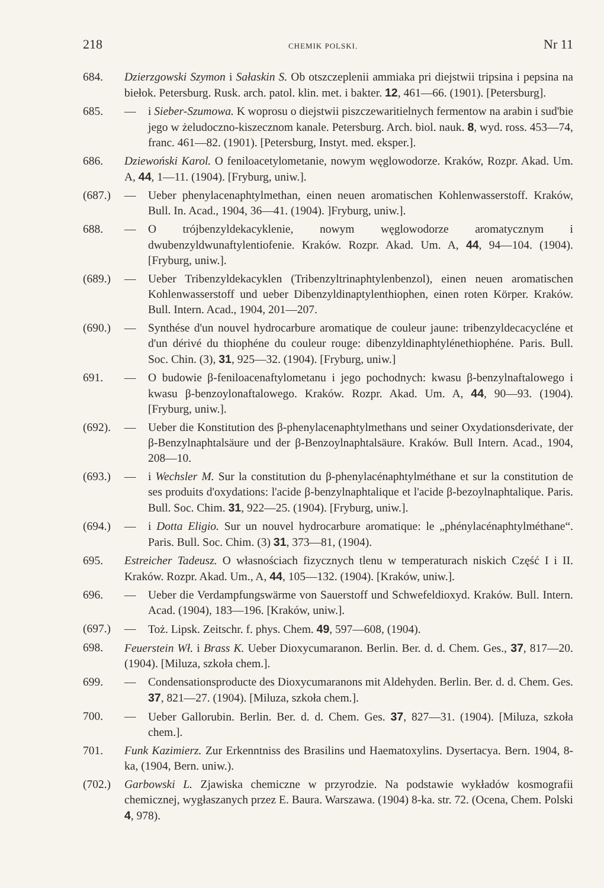218 CHEMIK POLSKI. Nr 11
684. Dzierzgowski Szymon i Sałaskin S. Ob otszczeplenii ammiaka pri diejstwii tripsina i pepsina na biełok. Petersburg. Rusk. arch. patol. klin. met. i bakter. 12, 461—66. (1901). [Petersburg].
685. — i Sieber-Szumowa. K woprosu o diejstwii piszczewaritielnych fermentow na arabin i sud'bie jego w żeludoczno-kiszecznom kanale. Petersburg. Arch. biol. nauk. 8, wyd. ross. 453—74, franc. 461—82. (1901). [Petersburg, Instyt. med. eksper.].
686. Dziewoński Karol. O feniloacetylometanie, nowym węglowodorze. Kraków, Rozpr. Akad. Um. A, 44, 1—11. (1904). [Fryburg, uniw.].
(687.) — Ueber phenylacenaphtylmethan, einen neuen aromatischen Kohlenwasserstoff. Kraków, Bull. In. Acad., 1904, 36—41. (1904). ]Fryburg, uniw.].
688. — O trójbenzyldekacyklenie, nowym węglowodorze aromatycznym i dwubenzyldwunaftylentiofenie. Kraków. Rozpr. Akad. Um. A, 44, 94—104. (1904). [Fryburg, uniw.].
(689.) — Ueber Tribenzyldekacyklen (Tribenzyltrinaphtylenbenzol), einen neuen aromatischen Kohlenwasserstoff und ueber Dibenzyldinaptylenthiophen, einen roten Körper. Kraków. Bull. Intern. Acad., 1904, 201—207.
(690.) — Synthése d'un nouvel hydrocarbure aromatique de couleur jaune: tribenzyldecacycléne et d'un dérivé du thiophéne du couleur rouge: dibenzyldinaphtylénethiophéne. Paris. Bull. Soc. Chin. (3), 31, 925—32. (1904). [Fryburg, uniw.]
691. — O budowie β-feniloacenaftylometanu i jego pochodnych: kwasu β-benzylnaftalowego i kwasu β-benzoylonaftalowego. Kraków. Rozpr. Akad. Um. A, 44, 90—93. (1904). [Fryburg, uniw.].
(692). — Ueber die Konstitution des β-phenylacenaphtylmethans und seiner Oxydationsderivate, der β-Benzylnaphtalsäure und der β-Benzoylnaphtalsäure. Kraków. Bull Intern. Acad., 1904, 208—10.
(693.) — i Wechsler M. Sur la constitution du β-phenylacénaphtylméthane et sur la constitution de ses produits d'oxydations: l'acide β-benzylnaphtalique et l'acide β-bezoylnaphtalique. Paris. Bull. Soc. Chim. 31, 922—25. (1904). [Fryburg, uniw.].
(694.) — i Dotta Eligio. Sur un nouvel hydrocarbure aromatique: le „phénylacénaphtylméthane“. Paris. Bull. Soc. Chim. (3) 31, 373—81, (1904).
695. Estreicher Tadeusz. O własnościach fizycznych tlenu w temperaturach niskich Część I i II. Kraków. Rozpr. Akad. Um., A, 44, 105—132. (1904). [Kraków, uniw.].
696. — Ueber die Verdampfungswärme von Sauerstoff und Schwefeldioxyd. Kraków. Bull. Intern. Acad. (1904), 183—196. [Kraków, uniw.].
(697.) — Toż. Lipsk. Zeitschr. f. phys. Chem. 49, 597—608, (1904).
698. Feuerstein Wł. i Brass K. Ueber Dioxycumaranon. Berlin. Ber. d. d. Chem. Ges., 37, 817—20. (1904). [Miluza, szkoła chem.].
699. — Condensationsproducte des Dioxycumaranons mit Aldehyden. Berlin. Ber. d. d. Chem. Ges. 37, 821—27. (1904). [Miluza, szkoła chem.].
700. — Ueber Gallorubin. Berlin. Ber. d. d. Chem. Ges. 37, 827—31. (1904). [Miluza, szkoła chem.].
701. Funk Kazimierz. Zur Erkenntniss des Brasilins und Haematoxylins. Dysertacya. Bern. 1904, 8-ka, (1904, Bern. uniw.).
(702.) Garbowski L. Zjawiska chemiczne w przyrodzie. Na podstawie wykładów kosmografii chemicznej, wygłaszanych przez E. Baura. Warszawa. (1904) 8-ka. str. 72. (Ocena, Chem. Polski 4, 978).